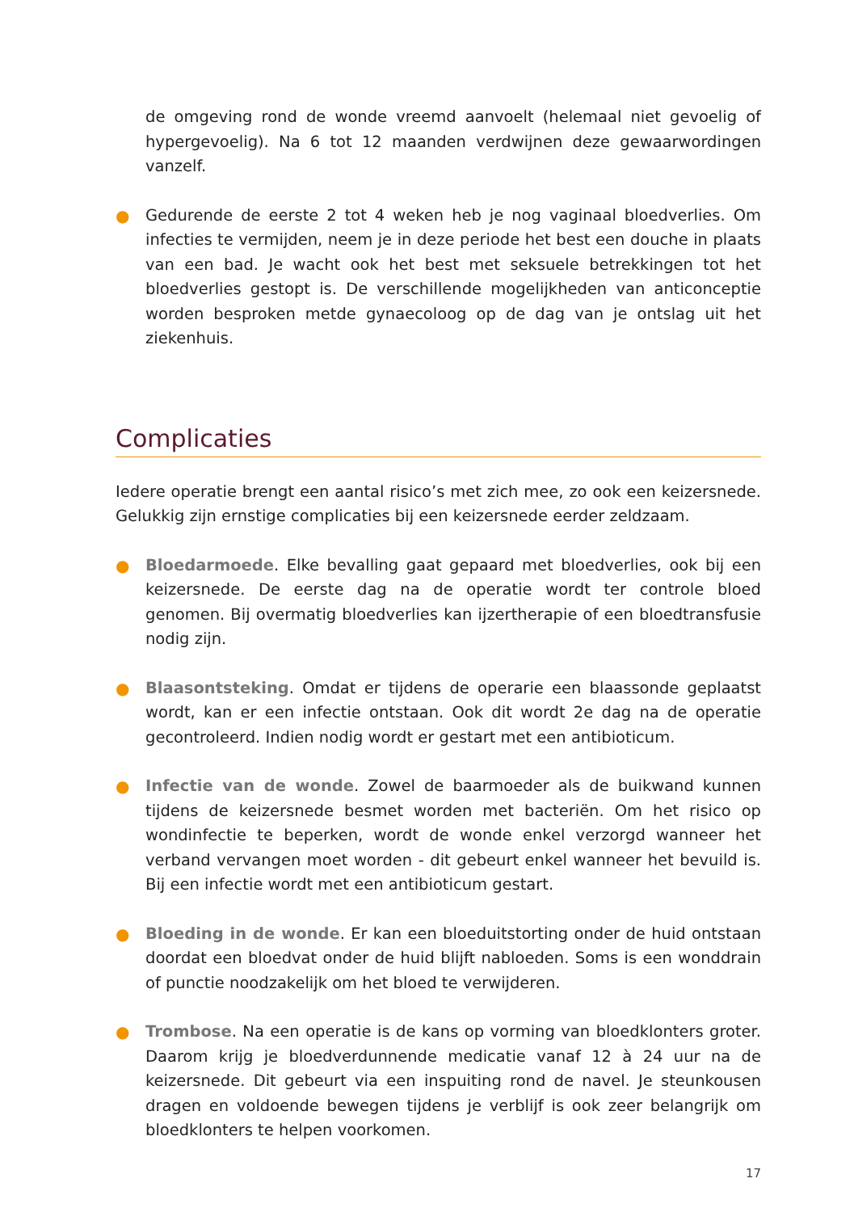de omgeving rond de wonde vreemd aanvoelt (helemaal niet gevoelig of hypergevoelig). Na 6 tot 12 maanden verdwijnen deze gewaarwordingen vanzelf.
● Gedurende de eerste 2 tot 4 weken heb je nog vaginaal bloedverlies. Om infecties te vermijden, neem je in deze periode het best een douche in plaats van een bad. Je wacht ook het best met seksuele betrekkingen tot het bloedverlies gestopt is. De verschillende mogelijkheden van anticonceptie worden besproken metde gynaecoloog op de dag van je ontslag uit het ziekenhuis.
Complicaties
Iedere operatie brengt een aantal risico’s met zich mee, zo ook een keizersnede. Gelukkig zijn ernstige complicaties bij een keizersnede eerder zeldzaam.
● Bloedarmoede. Elke bevalling gaat gepaard met bloedverlies, ook bij een keizersnede. De eerste dag na de operatie wordt ter controle bloed genomen. Bij overmatig bloedverlies kan ijzertherapie of een bloedtransfusie nodig zijn.
● Blaasontsteking. Omdat er tijdens de operarie een blaassonde geplaatst wordt, kan er een infectie ontstaan. Ook dit wordt 2e dag na de operatie gecontroleerd. Indien nodig wordt er gestart met een antibioticum.
● Infectie van de wonde. Zowel de baarmoeder als de buikwand kunnen tijdens de keizersnede besmet worden met bacteriën. Om het risico op wondinfectie te beperken, wordt de wonde enkel verzorgd wanneer het verband vervangen moet worden - dit gebeurt enkel wanneer het bevuild is. Bij een infectie wordt met een antibioticum gestart.
● Bloeding in de wonde. Er kan een bloeduitstorting onder de huid ontstaan doordat een bloedvat onder de huid blijft nabloeden. Soms is een wonddrain of punctie noodzakelijk om het bloed te verwijderen.
● Trombose. Na een operatie is de kans op vorming van bloedklonters groter. Daarom krijg je bloedverdunnende medicatie vanaf 12 à 24 uur na de keizersnede. Dit gebeurt via een inspuiting rond de navel. Je steunkousen dragen en voldoende bewegen tijdens je verblijf is ook zeer belangrijk om bloedklonters te helpen voorkomen.
17